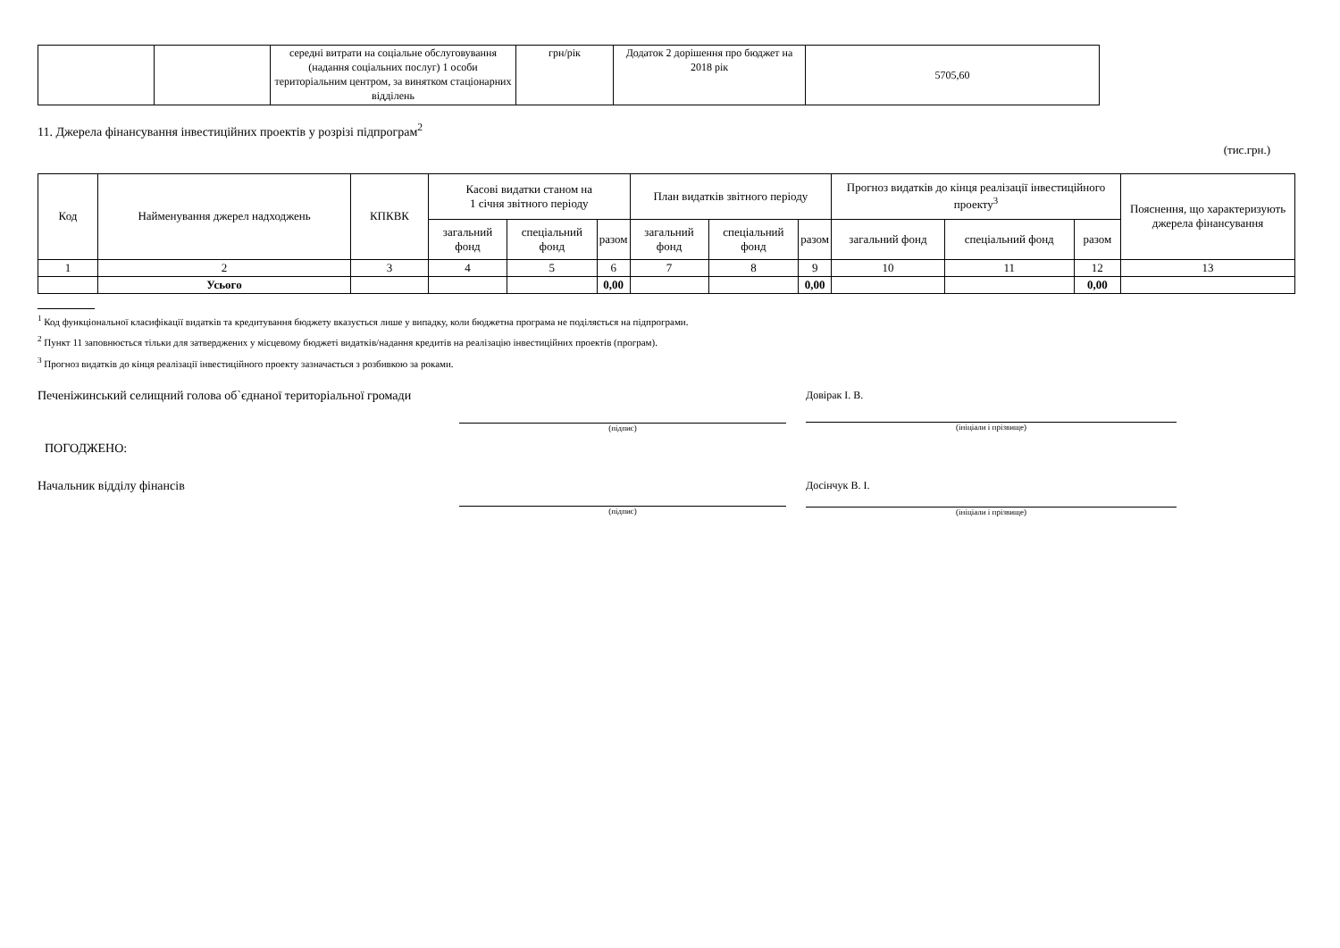| | | середні витрати на соціальне обслуговування (надання соціальних послуг) 1 особи територіальним центром, за винятком стаціонарних відділень | грн/рік | Додаток 2 дорішення про бюджет на 2018 рік | 5705,60 |
11. Джерела фінансування інвестиційних проектів у розрізі підпрограм<sup>2</sup>
(тис.грн.)
| Код | Найменування джерел надходжень | КПКВК | Касові видатки станом на 1 січня звітного періоду | | | План видатків звітного періоду | | | Прогноз видатків до кінця реалізації інвестиційного проекту<sup>3</sup> | | | Пояснення, що характеризують джерела фінансування |
| --- | --- | --- | --- | --- | --- | --- | --- | --- | --- | --- | --- | --- |
| | | | загальний фонд | спеціальний фонд | разом | загальний фонд | спеціальний фонд | разом | загальний фонд | спеціальний фонд | разом | |
| 1 | 2 | 3 | 4 | 5 | 6 | 7 | 8 | 9 | 10 | 11 | 12 | 13 |
| | Усього | | | | 0,00 | | | 0,00 | | | 0,00 | |
<sup>1</sup> Код функціональної класифікації видатків та кредитування бюджету вказується лише у випадку, коли бюджетна програма не поділяється на підпрограми.
<sup>2</sup> Пункт 11 заповнюється тільки для затверджених у місцевому бюджеті видатків/надання кредитів на реалізацію інвестиційних проектів (програм).
<sup>3</sup> Прогноз видатків до кінця реалізації інвестиційного проекту зазначається з розбивкою за роками.
Печеніжинський селищний голова об`єднаної територіальної громади
(підпис)
Довірак І. В.
(ініціали і прізвище)
ПОГОДЖЕНО:
Начальник відділу фінансів
(підпис)
Досінчук В. І.
(ініціали і прізвище)